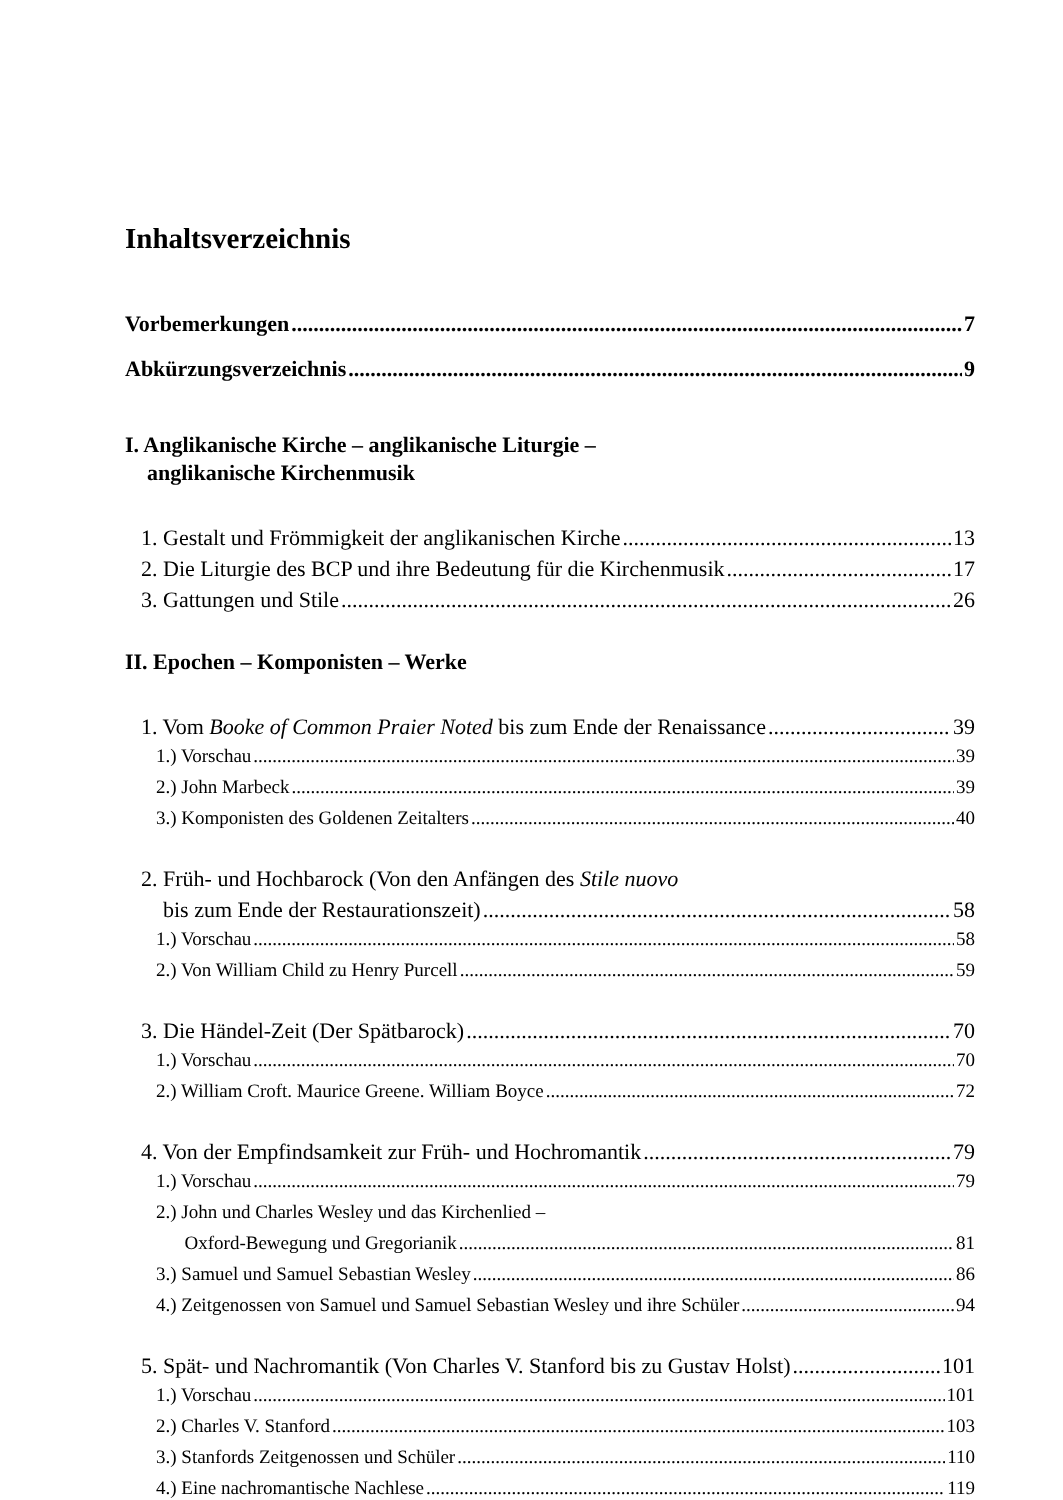Inhaltsverzeichnis
Vorbemerkungen 7
Abkürzungsverzeichnis 9
I. Anglikanische Kirche – anglikanische Liturgie –
anglikanische Kirchenmusik
1. Gestalt und Frömmigkeit der anglikanischen Kirche 13
2. Die Liturgie des BCP und ihre Bedeutung für die Kirchenmusik 17
3. Gattungen und Stile 26
II. Epochen – Komponisten – Werke
1. Vom Booke of Common Praier Noted bis zum Ende der Renaissance 39
1.) Vorschau 39
2.) John Marbeck 39
3.) Komponisten des Goldenen Zeitalters 40
2. Früh- und Hochbarock (Von den Anfängen des Stile nuovo
bis zum Ende der Restaurationszeit) 58
1.) Vorschau 58
2.) Von William Child zu Henry Purcell 59
3. Die Händel-Zeit (Der Spätbarock) 70
1.) Vorschau 70
2.) William Croft. Maurice Greene. William Boyce 72
4. Von der Empfindsamkeit zur Früh- und Hochromantik 79
1.) Vorschau 79
2.) John und Charles Wesley und das Kirchenlied –
Oxford-Bewegung und Gregorianik 81
3.) Samuel und Samuel Sebastian Wesley 86
4.) Zeitgenossen von Samuel und Samuel Sebastian Wesley und ihre Schüler 94
5. Spät- und Nachromantik (Von Charles V. Stanford bis zu Gustav Holst) 101
1.) Vorschau 101
2.) Charles V. Stanford 103
3.) Stanfords Zeitgenossen und Schüler 110
4.) Eine nachromantische Nachlese 119